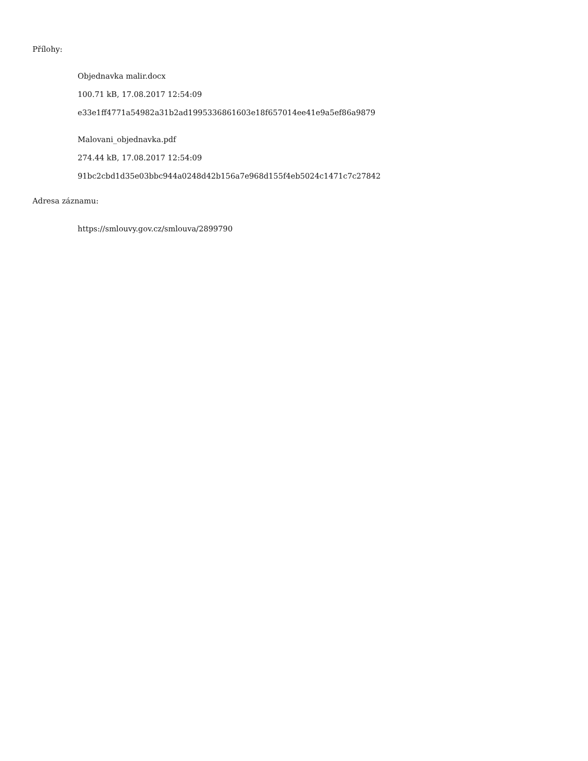Přílohy:
Objednavka malir.docx
100.71 kB, 17.08.2017 12:54:09
e33e1ff4771a54982a31b2ad1995336861603e18f657014ee41e9a5ef86a9879
Malovani_objednavka.pdf
274.44 kB, 17.08.2017 12:54:09
91bc2cbd1d35e03bbc944a0248d42b156a7e968d155f4eb5024c1471c7c27842
Adresa záznamu:
https://smlouvy.gov.cz/smlouva/2899790